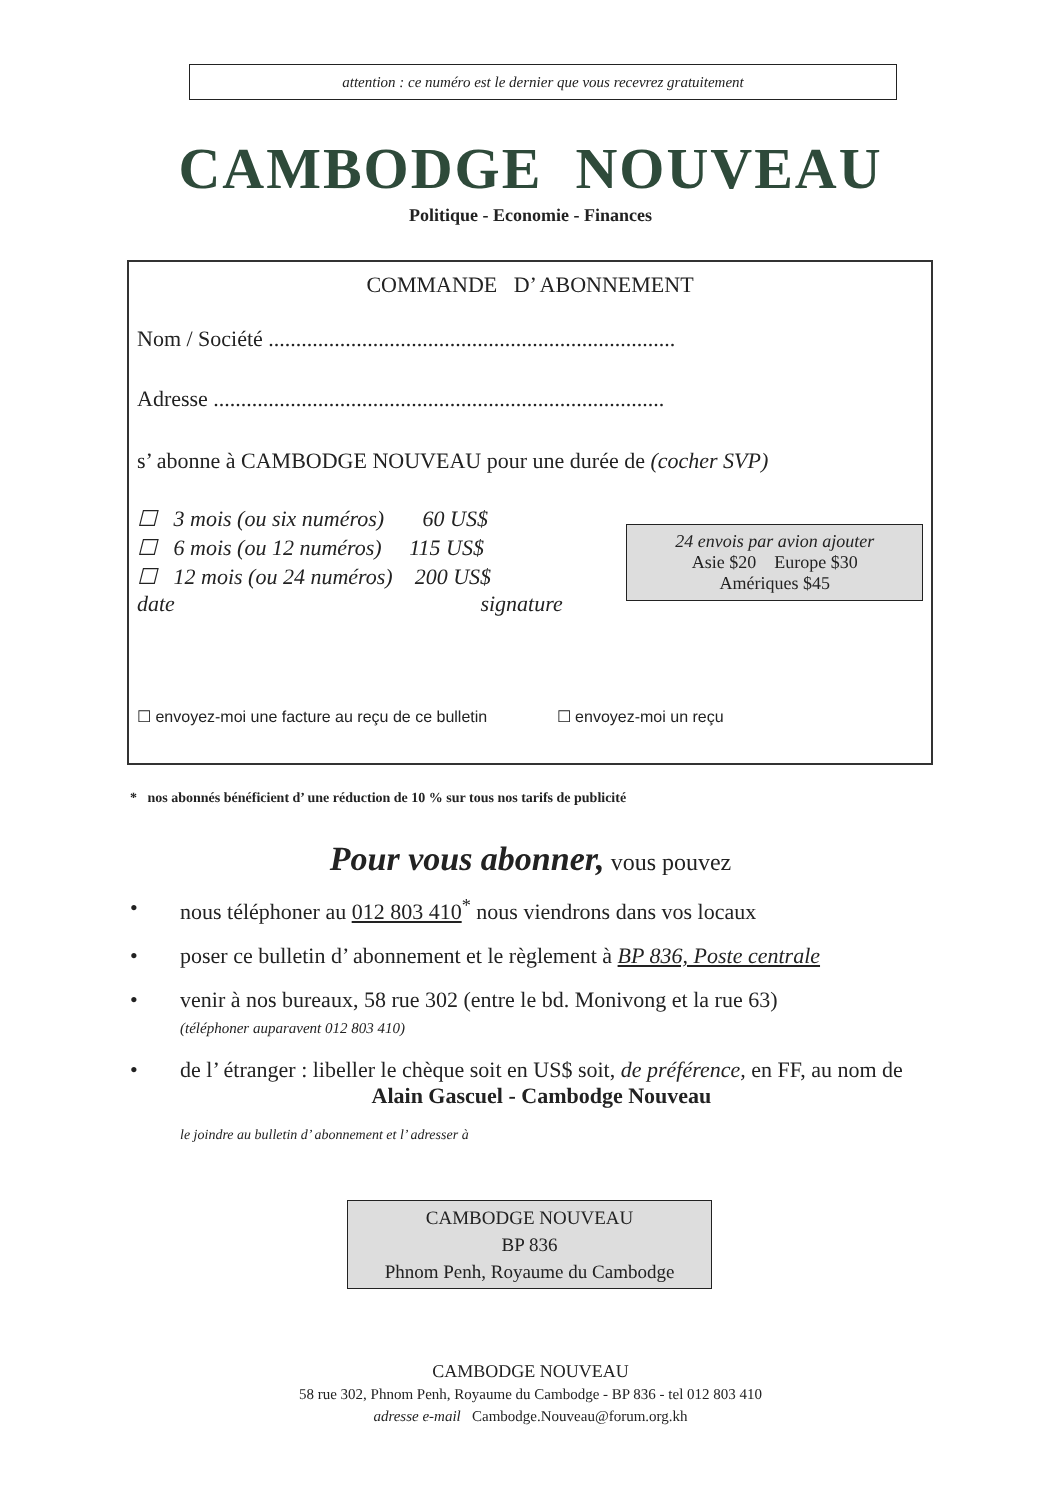attention : ce numéro est le dernier que vous recevrez gratuitement
CAMBODGE NOUVEAU
Politique - Economie - Finances
COMMANDE D’ ABONNEMENT
Nom / Société ..........................................................................
Adresse ..................................................................................
s’ abonne à CAMBODGE NOUVEAU pour une durée de (cocher SVP)
☐ 3 mois (ou six numéros) 60 US$
☐ 6 mois (ou 12 numéros) 115 US$
☐ 12 mois (ou 24 numéros) 200 US$
24 envois par avion ajouter
Asie $20 Europe $30
Amériques $45
date signature
☐ envoyez-moi une facture au reçu de ce bulletin ☐ envoyez-moi un reçu
* nos abonnés bénéficient d’ une réduction de 10 % sur tous nos tarifs de publicité
Pour vous abonner, vous pouvez
• nous téléphoner au 012 803 410<sup>*</sup> nous viendrons dans vos locaux
• poser ce bulletin d’ abonnement et le règlement à BP 836, Poste centrale
• venir à nos bureaux, 58 rue 302 (entre le bd. Monivong et la rue 63)
(téléphoner auparavent 012 803 410)
• de l’ étranger : libeller le chèque soit en US$ soit, de préférence, en FF, au nom de
Alain Gascuel - Cambodge Nouveau
le joindre au bulletin d’ abonnement et l’ adresser à
CAMBODGE NOUVEAU
BP 836
Phnom Penh, Royaume du Cambodge
CAMBODGE NOUVEAU
58 rue 302, Phnom Penh, Royaume du Cambodge - BP 836 - tel 012 803 410
adresse e-mail Cambodge.Nouveau@forum.org.kh